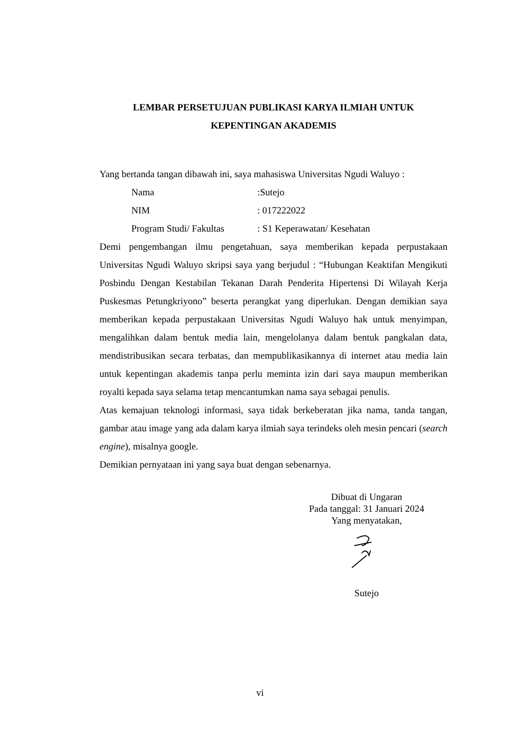LEMBAR PERSETUJUAN PUBLIKASI KARYA ILMIAH UNTUK
KEPENTINGAN AKADEMIS
Yang bertanda tangan dibawah ini, saya mahasiswa Universitas Ngudi Waluyo :
Nama:Sutejo
NIM: 017222022
Program Studi/ Fakultas: S1 Keperawatan/ Kesehatan
Demi pengembangan ilmu pengetahuan, saya memberikan kepada perpustakaan Universitas Ngudi Waluyo skripsi saya yang berjudul : “Hubungan Keaktifan Mengikuti Posbindu Dengan Kestabilan Tekanan Darah Penderita Hipertensi Di Wilayah Kerja Puskesmas Petungkriyono” beserta perangkat yang diperlukan. Dengan demikian saya memberikan kepada perpustakaan Universitas Ngudi Waluyo hak untuk menyimpan, mengalihkan dalam bentuk media lain, mengelolanya dalam bentuk pangkalan data, mendistribusikan secara terbatas, dan mempublikasikannya di internet atau media lain untuk kepentingan akademis tanpa perlu meminta izin dari saya maupun memberikan royalti kepada saya selama tetap mencantumkan nama saya sebagai penulis.
Atas kemajuan teknologi informasi, saya tidak berkeberatan jika nama, tanda tangan, gambar atau image yang ada dalam karya ilmiah saya terindeks oleh mesin pencari (search engine), misalnya google.
Demikian pernyataan ini yang saya buat dengan sebenarnya.
Dibuat di Ungaran
Pada tanggal: 31 Januari 2024
Yang menyatakan,
Sutejo
vi